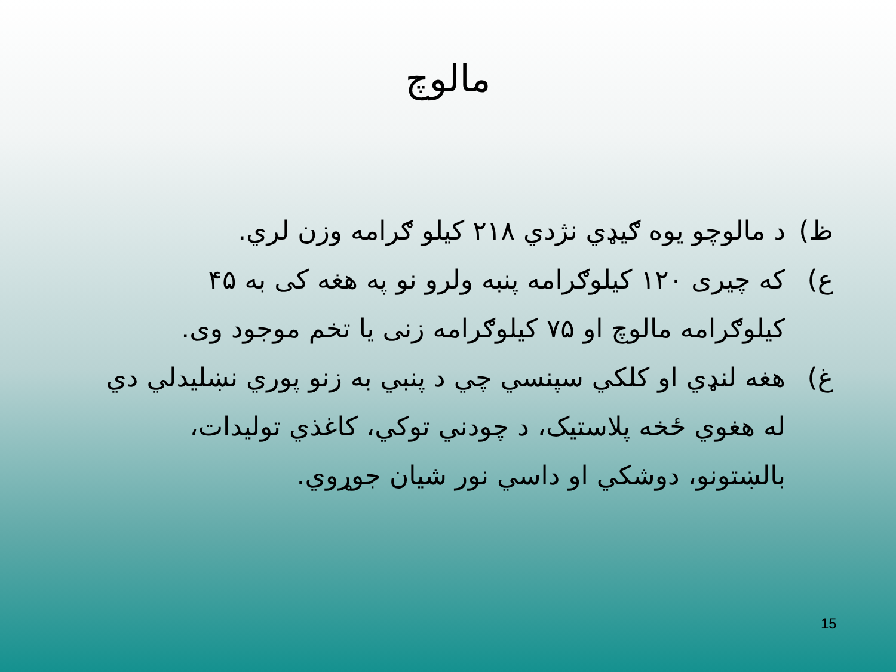مالوچ
ظ) د مالوچو یوه ګیډي نژدي ۲۱۸ کیلو ګرامه وزن لري.
ع) که چیرى ۱۲۰ کیلوګرامه پنبه ولرو نو په هغه کى به ۴۵ کیلوګرامه مالوچ او ۷۵ کیلوګرامه زنى یا تخم موجود وى.
غ) هغه لنډي او کلکي سپنسي چي د پنبي به زنو پوري نښلیدلي دي له هغوي ځخه پلاستیک، د چودني توکي، کاغذي تولیدات، بالښتونو، دوشکي او داسي نور شیان جوړوي.
15